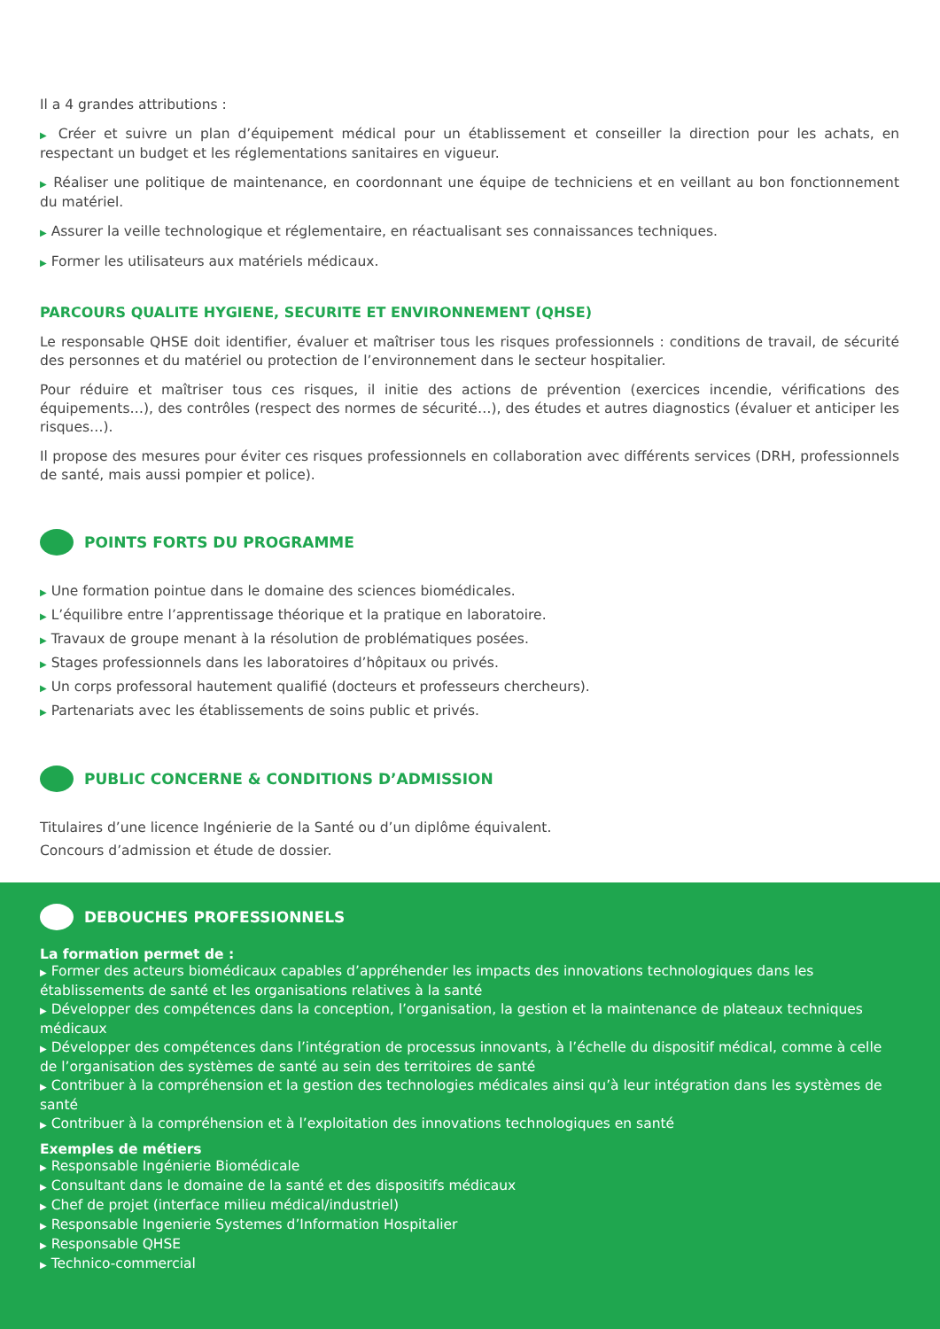Il a 4 grandes attributions :
▶ Créer et suivre un plan d’équipement médical pour un établissement et conseiller la direction pour les achats, en respectant un budget et les réglementations sanitaires en vigueur.
▶ Réaliser une politique de maintenance, en coordonnant une équipe de techniciens et en veillant au bon fonctionnement du matériel.
▶ Assurer la veille technologique et réglementaire, en réactualisant ses connaissances techniques.
▶ Former les utilisateurs aux matériels médicaux.
PARCOURS QUALITE HYGIENE, SECURITE ET ENVIRONNEMENT (QHSE)
Le responsable QHSE doit identifier, évaluer et maîtriser tous les risques professionnels : conditions de travail, de sécurité des personnes et du matériel ou protection de l’environnement dans le secteur hospitalier.
Pour réduire et maîtriser tous ces risques, il initie des actions de prévention (exercices incendie, vérifications des équipements…), des contrôles (respect des normes de sécurité…), des études et autres diagnostics (évaluer et anticiper les risques…).
Il propose des mesures pour éviter ces risques professionnels en collaboration avec différents services (DRH, professionnels de santé, mais aussi pompier et police).
POINTS FORTS DU PROGRAMME
▶ Une formation pointue dans le domaine des sciences biomédicales.
▶ L’équilibre entre l’apprentissage théorique et la pratique en laboratoire.
▶ Travaux de groupe menant à la résolution de problématiques posées.
▶ Stages professionnels dans les laboratoires d’hôpitaux ou privés.
▶ Un corps professoral hautement qualifié (docteurs et professeurs chercheurs).
▶ Partenariats avec les établissements de soins public et privés.
PUBLIC CONCERNE & CONDITIONS D’ADMISSION
Titulaires d’une licence Ingénierie de la Santé ou d’un diplôme équivalent.
Concours d’admission et étude de dossier.
DEBOUCHES PROFESSIONNELS
La formation permet de :
▶ Former des acteurs biomédicaux capables d’appréhender les impacts des innovations technologiques dans les établissements de santé et les organisations relatives à la santé
▶ Développer des compétences dans la conception, l’organisation, la gestion et la maintenance de plateaux techniques médicaux
▶ Développer des compétences dans l’intégration de processus innovants, à l’échelle du dispositif médical, comme à celle de l’organisation des systèmes de santé au sein des territoires de santé
▶ Contribuer à la compréhension et la gestion des technologies médicales ainsi qu’à leur intégration dans les systèmes de santé
▶ Contribuer à la compréhension et à l’exploitation des innovations technologiques en santé
Exemples de métiers
▶ Responsable Ingénierie Biomédicale
▶ Consultant dans le domaine de la santé et des dispositifs médicaux
▶ Chef de projet (interface milieu médical/industriel)
▶ Responsable Ingenierie Systemes d’Information Hospitalier
▶ Responsable QHSE
▶ Technico-commercial